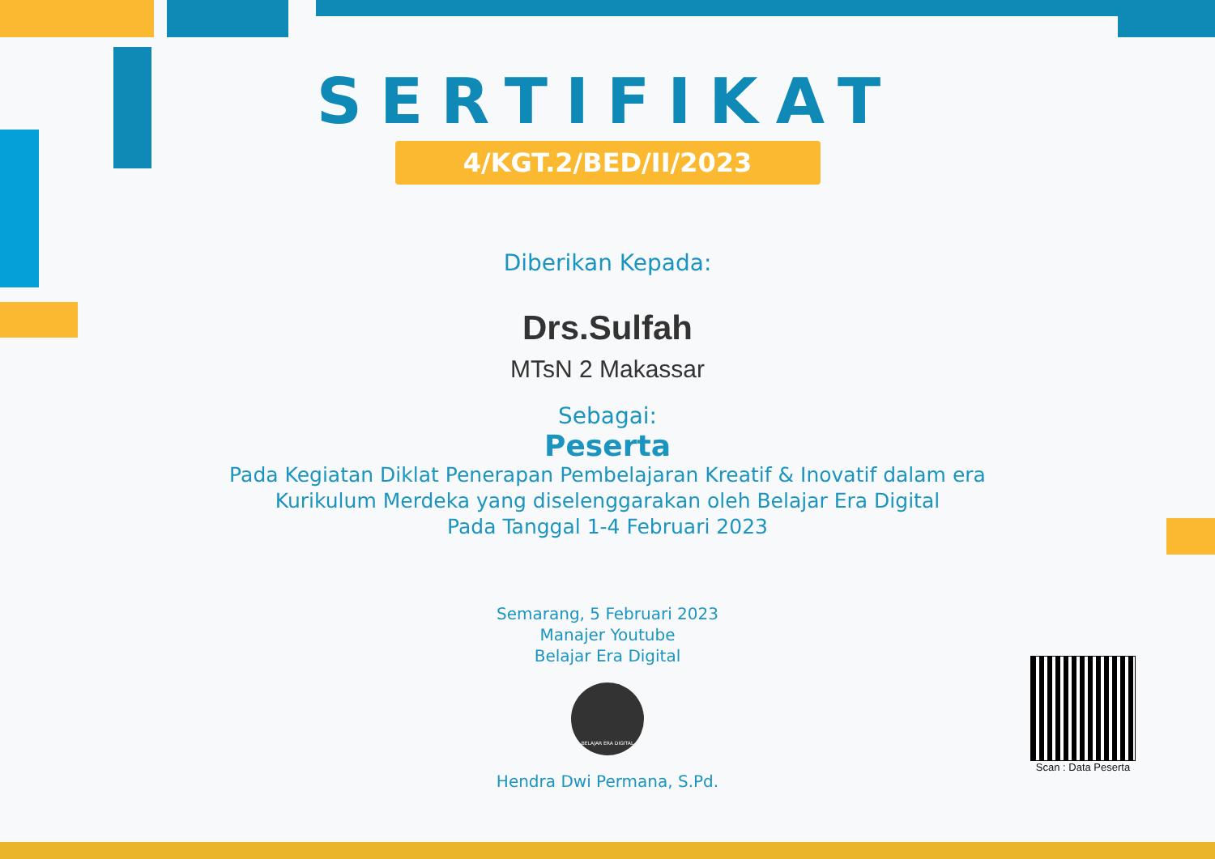SERTIFIKAT
4/KGT.2/BED/II/2023
Diberikan Kepada:
Drs.Sulfah
MTsN 2 Makassar
Sebagai:
Peserta
Pada Kegiatan Diklat Penerapan Pembelajaran Kreatif & Inovatif dalam era
Kurikulum Merdeka yang diselenggarakan oleh Belajar Era Digital
Pada Tanggal 1-4 Februari 2023
Semarang, 5 Februari 2023
Manajer Youtube
Belajar Era Digital
BELAJAR ERA DIGITAL
Hendra Dwi Permana, S.Pd.
Scan : Data Peserta